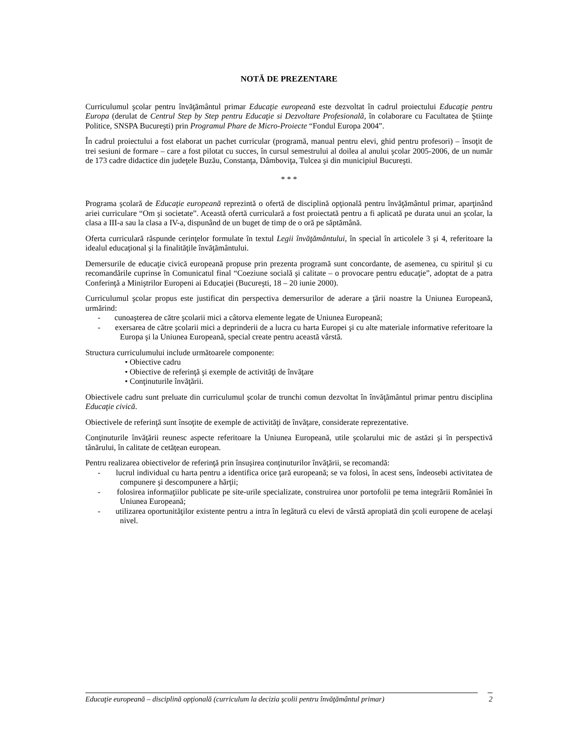NOTĂ DE PREZENTARE
Curriculumul şcolar pentru învăţământul primar Educaţie europeană este dezvoltat în cadrul proiectului Educaţie pentru Europa (derulat de Centrul Step by Step pentru Educaţie si Dezvoltare Profesională, în colaborare cu Facultatea de Ştiinţe Politice, SNSPA Bucureşti) prin Programul Phare de Micro-Proiecte “Fondul Europa 2004”.
În cadrul proiectului a fost elaborat un pachet curricular (programă, manual pentru elevi, ghid pentru profesori) – însoţit de trei sesiuni de formare – care a fost pilotat cu succes, în cursul semestrului al doilea al anului şcolar 2005-2006, de un număr de 173 cadre didactice din judeţele Buzău, Constanţa, Dâmboviţa, Tulcea şi din municipiul Bucureşti.
* * *
Programa şcolară de Educaţie europeană reprezintă o ofertă de disciplină opţională pentru învăţământul primar, aparţinând ariei curriculare “Om şi societate”. Această ofertă curriculară a fost proiectată pentru a fi aplicată pe durata unui an şcolar, la clasa a III-a sau la clasa a IV-a, dispunând de un buget de timp de o oră pe săptămână.
Oferta curriculară răspunde cerinţelor formulate în textul Legii învăţământului, în special în articolele 3 şi 4, referitoare la idealul educaţional şi la finalităţile învăţământului.
Demersurile de educaţie civică europeană propuse prin prezenta programă sunt concordante, de asemenea, cu spiritul şi cu recomandările cuprinse în Comunicatul final “Coeziune socială şi calitate – o provocare pentru educaţie”, adoptat de a patra Conferinţă a Miniştrilor Europeni ai Educaţiei (Bucureşti, 18 – 20 iunie 2000).
Curriculumul şcolar propus este justificat din perspectiva demersurilor de aderare a ţării noastre la Uniunea Europeană, urmărind:
- cunoaşterea de către şcolarii mici a câtorva elemente legate de Uniunea Europeană;
- exersarea de către şcolarii mici a deprinderii de a lucra cu harta Europei şi cu alte materiale informative referitoare la Europa şi la Uniunea Europeană, special create pentru această vârstă.
Structura curriculumului include următoarele componente:
• Obiective cadru
• Obiective de referinţă şi exemple de activităţi de învăţare
• Conţinuturile învăţării.
Obiectivele cadru sunt preluate din curriculumul şcolar de trunchi comun dezvoltat în învăţământul primar pentru disciplina Educaţie civică.
Obiectivele de referinţă sunt însoţite de exemple de activităţi de învăţare, considerate reprezentative.
Conţinuturile învăţării reunesc aspecte referitoare la Uniunea Europeană, utile şcolarului mic de astăzi şi în perspectivă tânărului, în calitate de cetăţean european.
Pentru realizarea obiectivelor de referinţă prin însuşirea conţinuturilor învăţării, se recomandă:
- lucrul individual cu harta pentru a identifica orice ţară europeană; se va folosi, în acest sens, îndeosebi activitatea de compunere şi descompunere a hărţii;
- folosirea informaţiilor publicate pe site-urile specializate, construirea unor portofolii pe tema integrării României în Uniunea Europeană;
- utilizarea oportunităţilor existente pentru a intra în legătură cu elevi de vârstă apropiată din şcoli europene de acelaşi nivel.
Educaţie europeană – disciplină opţională (curriculum la decizia şcolii pentru învăţământul primar) 2